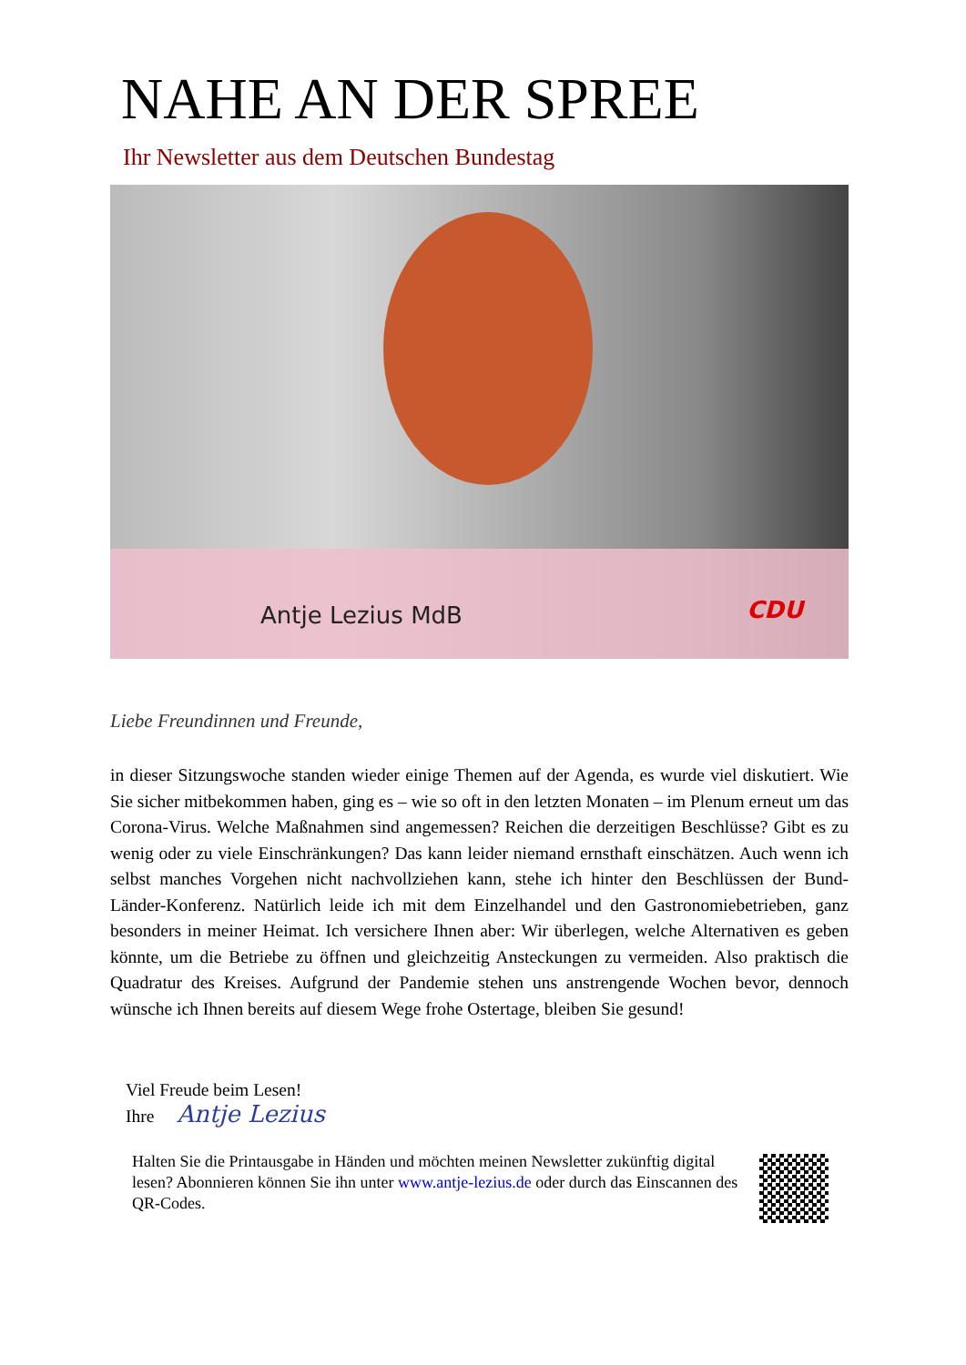NAHE AN DER SPREE
Ihr Newsletter aus dem Deutschen Bundestag
Antje Lezius MdB CDU
Liebe Freundinnen und Freunde,
in dieser Sitzungswoche standen wieder einige Themen auf der Agenda, es wurde viel diskutiert. Wie Sie sicher mitbekommen haben, ging es – wie so oft in den letzten Monaten – im Plenum erneut um das Corona-Virus. Welche Maßnahmen sind angemessen? Reichen die derzeitigen Beschlüsse? Gibt es zu wenig oder zu viele Einschränkungen? Das kann leider niemand ernsthaft einschätzen. Auch wenn ich selbst manches Vorgehen nicht nachvollziehen kann, stehe ich hinter den Beschlüssen der Bund-Länder-Konferenz. Natürlich leide ich mit dem Einzelhandel und den Gastronomiebetrieben, ganz besonders in meiner Heimat. Ich versichere Ihnen aber: Wir überlegen, welche Alternativen es geben könnte, um die Betriebe zu öffnen und gleichzeitig Ansteckungen zu vermeiden. Also praktisch die Quadratur des Kreises. Aufgrund der Pandemie stehen uns anstrengende Wochen bevor, dennoch wünsche ich Ihnen bereits auf diesem Wege frohe Ostertage, bleiben Sie gesund!
Viel Freude beim Lesen!
Ihre Antje Lezius
Halten Sie die Printausgabe in Händen und möchten meinen Newsletter zukünftig digital lesen? Abonnieren können Sie ihn unter www.antje-lezius.de oder durch das Einscannen des QR-Codes.